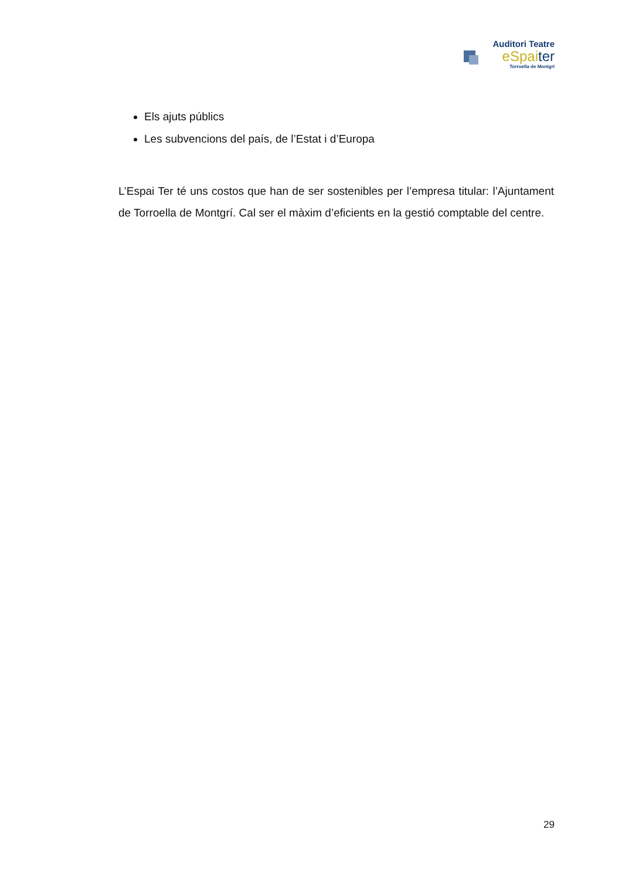Auditori Teatre
eSpai ter
Torroella de Montgrí
Els ajuts públics
Les subvencions del país, de l’Estat i d’Europa
L’Espai Ter té uns costos que han de ser sostenibles per l’empresa titular: l’Ajuntament de Torroella de Montgrí. Cal ser el màxim d’eficients en la gestió comptable del centre.
29